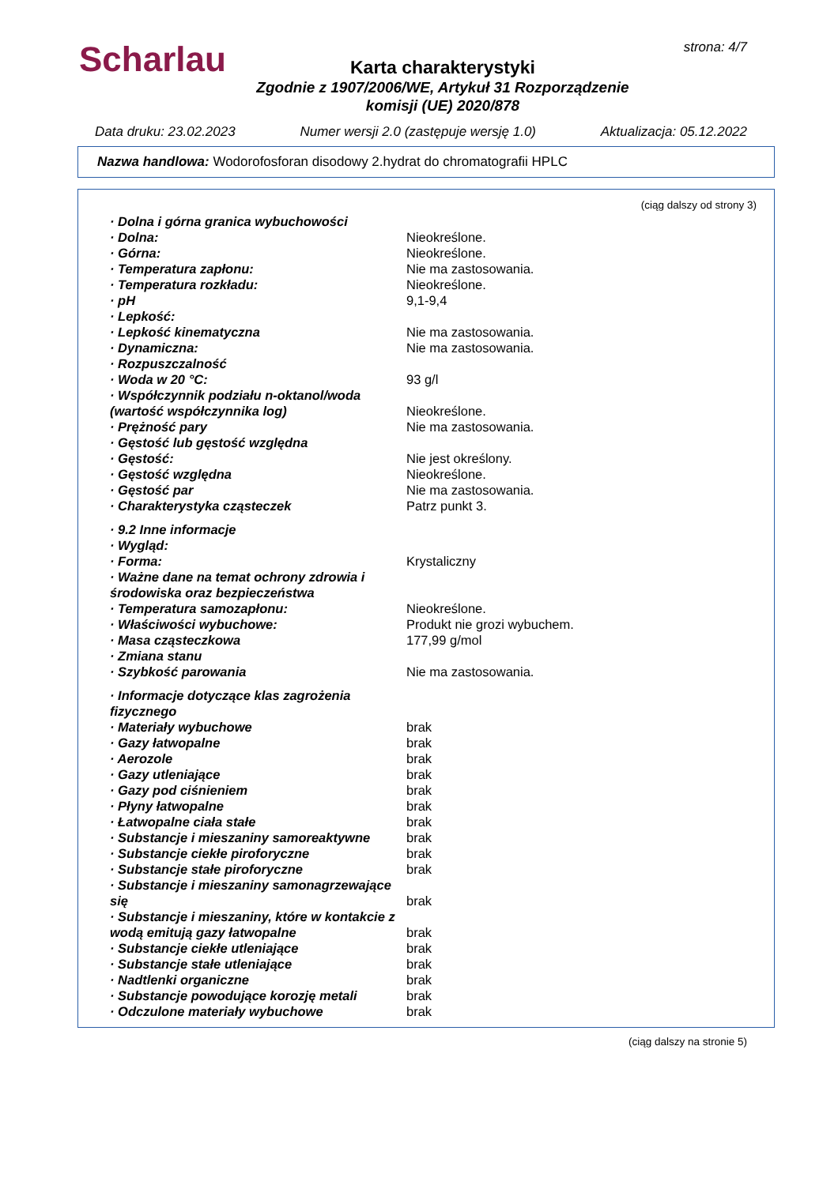Scharlau strona: 4/7
Karta charakterystyki
Zgodnie z 1907/2006/WE, Artykuł 31 Rozporządzenie
komisji (UE) 2020/878
Data druku: 23.02.2023 Numer wersji 2.0 (zastępuje wersję 1.0) Aktualizacja: 05.12.2022
Nazwa handlowa: Wodorofosforan disodowy 2.hydrat do chromatografii HPLC
(ciąg dalszy od strony 3)
· Dolna i górna granica wybuchowości
· Dolna: Nieokreślone.
· Górna: Nieokreślone.
· Temperatura zapłonu: Nie ma zastosowania.
· Temperatura rozkładu: Nieokreślone.
· pH 9,1-9,4
· Lepkość:
· Lepkość kinematyczna Nie ma zastosowania.
· Dynamiczna: Nie ma zastosowania.
· Rozpuszczalność
· Woda w 20 °C: 93 g/l
· Współczynnik podziału n-oktanol/woda (wartość współczynnika log)
Nieokreślone.
· Prężność pary Nie ma zastosowania.
· Gęstość lub gęstość względna
· Gęstość: Nie jest określony.
· Gęstość względna Nieokreślone.
· Gęstość par Nie ma zastosowania.
· Charakterystyka cząsteczek Patrz punkt 3.
· 9.2 Inne informacje
· Wygląd:
· Forma: Krystaliczny
· Ważne dane na temat ochrony zdrowia i środowiska oraz bezpieczeństwa
· Temperatura samozapłonu: Nieokreślone.
· Właściwości wybuchowe: Produkt nie grozi wybuchem.
· Masa cząsteczkowa 177,99 g/mol
· Zmiana stanu
· Szybkość parowania Nie ma zastosowania.
· Informacje dotyczące klas zagrożenia fizycznego
· Materiały wybuchowe brak
· Gazy łatwopalne brak
· Aerozole brak
· Gazy utleniające brak
· Gazy pod ciśnieniem brak
· Płyny łatwopalne brak
· Łatwopalne ciała stałe brak
· Substancje i mieszaniny samoreaktywne
brak
· Substancje ciekłe piroforyczne brak
· Substancje stałe piroforyczne brak
· Substancje i mieszaniny samonagrzewające się
brak
· Substancje i mieszaniny, które w kontakcie z wodą emitują gazy łatwopalne
brak
· Substancje ciekłe utleniające brak
· Substancje stałe utleniające brak
· Nadtlenki organiczne brak
· Substancje powodujące korozję metali
brak
· Odczulone materiały wybuchowe brak
(ciąg dalszy na stronie 5)